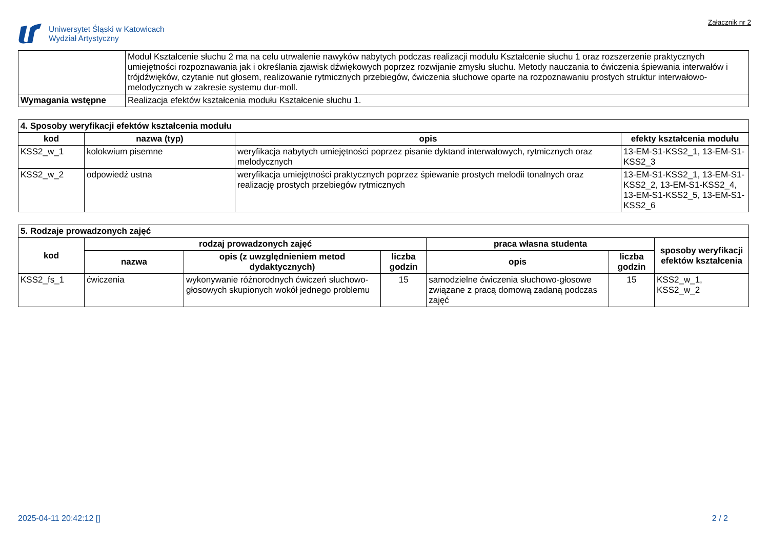Uniwersytet Śląski w Katowicach
Wydział Artystyczny
Załącznik nr 2
| | Moduł Kształcenie słuchu 2 ma na celu utrwalenie nawyków nabytych podczas realizacji modułu Kształcenie słuchu 1 oraz rozszerzenie praktycznych umiejętności rozpoznawania jak i określania zjawisk dźwiękowych poprzez rozwijanie zmysłu słuchu. Metody nauczania to ćwiczenia śpiewania interwałów i trójdźwięków, czytanie nut głosem, realizowanie rytmicznych przebiegów, ćwiczenia słuchowe oparte na rozpoznawaniu prostych struktur interwałowo-melodycznych w zakresie systemu dur-moll. |
| Wymagania wstępne | Realizacja efektów kształcenia modułu Kształcenie słuchu 1. |
| 4. Sposoby weryfikacji efektów kształcenia modułu | | | |
| kod | nazwa (typ) | opis | efekty kształcenia modułu |
| KSS2_w_1 | kolokwium pisemne | weryfikacja nabytych umiejętności poprzez pisanie dyktand interwałowych, rytmicznych oraz melodycznych | 13-EM-S1-KSS2_1, 13-EM-S1-KSS2_3 |
| KSS2_w_2 | odpowiedź ustna | weryfikacja umiejętności praktycznych poprzez śpiewanie prostych melodii tonalnych oraz realizację prostych przebiegów rytmicznych | 13-EM-S1-KSS2_1, 13-EM-S1-KSS2_2, 13-EM-S1-KSS2_4, 13-EM-S1-KSS2_5, 13-EM-S1-KSS2_6 |
| 5. Rodzaje prowadzonych zajęć | | | | | | |
| kod | rodzaj prowadzonych zajęć | | | praca własna studenta | | sposoby weryfikacji efektów kształcenia |
| | nazwa | opis (z uwzględnieniem metod dydaktycznych) | liczba godzin | opis | liczba godzin | |
| KSS2_fs_1 | ćwiczenia | wykonywanie różnorodnych ćwiczeń słuchowo-głosowych skupionych wokół jednego problemu | 15 | samodzielne ćwiczenia słuchowo-głosowe związane z pracą domową zadaną podczas zajęć | 15 | KSS2_w_1, KSS2_w_2 |
2025-04-11 20:42:12 [] 2 / 2